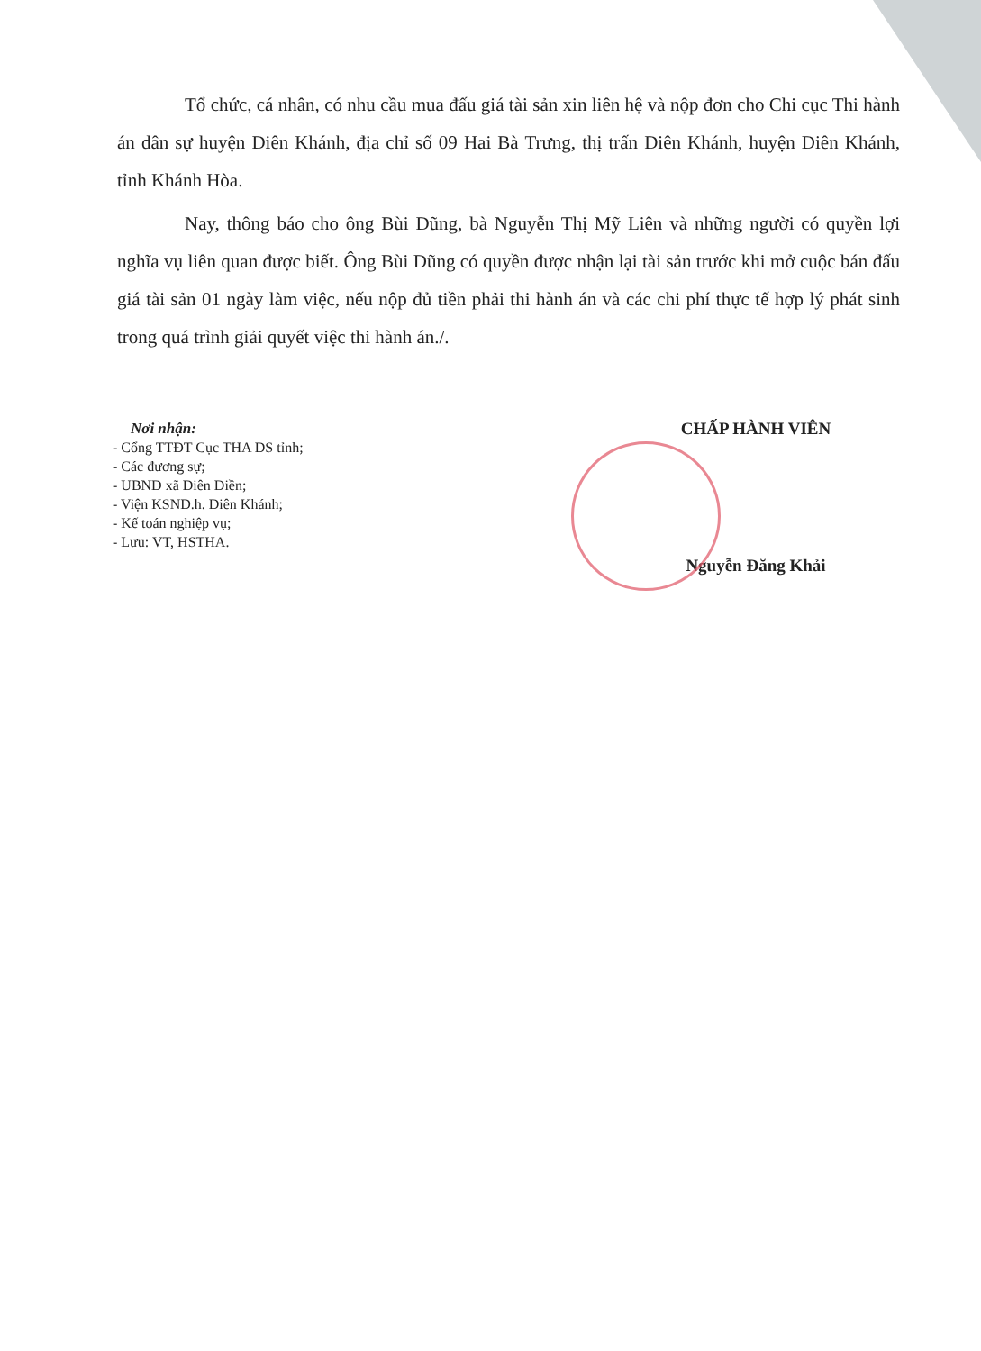Tổ chức, cá nhân, có nhu cầu mua đấu giá tài sản xin liên hệ và nộp đơn cho Chi cục Thi hành án dân sự huyện Diên Khánh, địa chỉ số 09 Hai Bà Trưng, thị trấn Diên Khánh, huyện Diên Khánh, tỉnh Khánh Hòa.
Nay, thông báo cho ông Bùi Dũng, bà Nguyễn Thị Mỹ Liên và những người có quyền lợi nghĩa vụ liên quan được biết. Ông Bùi Dũng có quyền được nhận lại tài sản trước khi mở cuộc bán đấu giá tài sản 01 ngày làm việc, nếu nộp đủ tiền phải thi hành án và các chi phí thực tế hợp lý phát sinh trong quá trình giải quyết việc thi hành án./.
Nơi nhận:
- Cổng TTĐT Cục THA DS tỉnh;
- Các đương sự;
- UBND xã Diên Điền;
- Viện KSND.h. Diên Khánh;
- Kế toán nghiệp vụ;
- Lưu: VT, HSTHA.
CHẤP HÀNH VIÊN
Nguyễn Đăng Khải